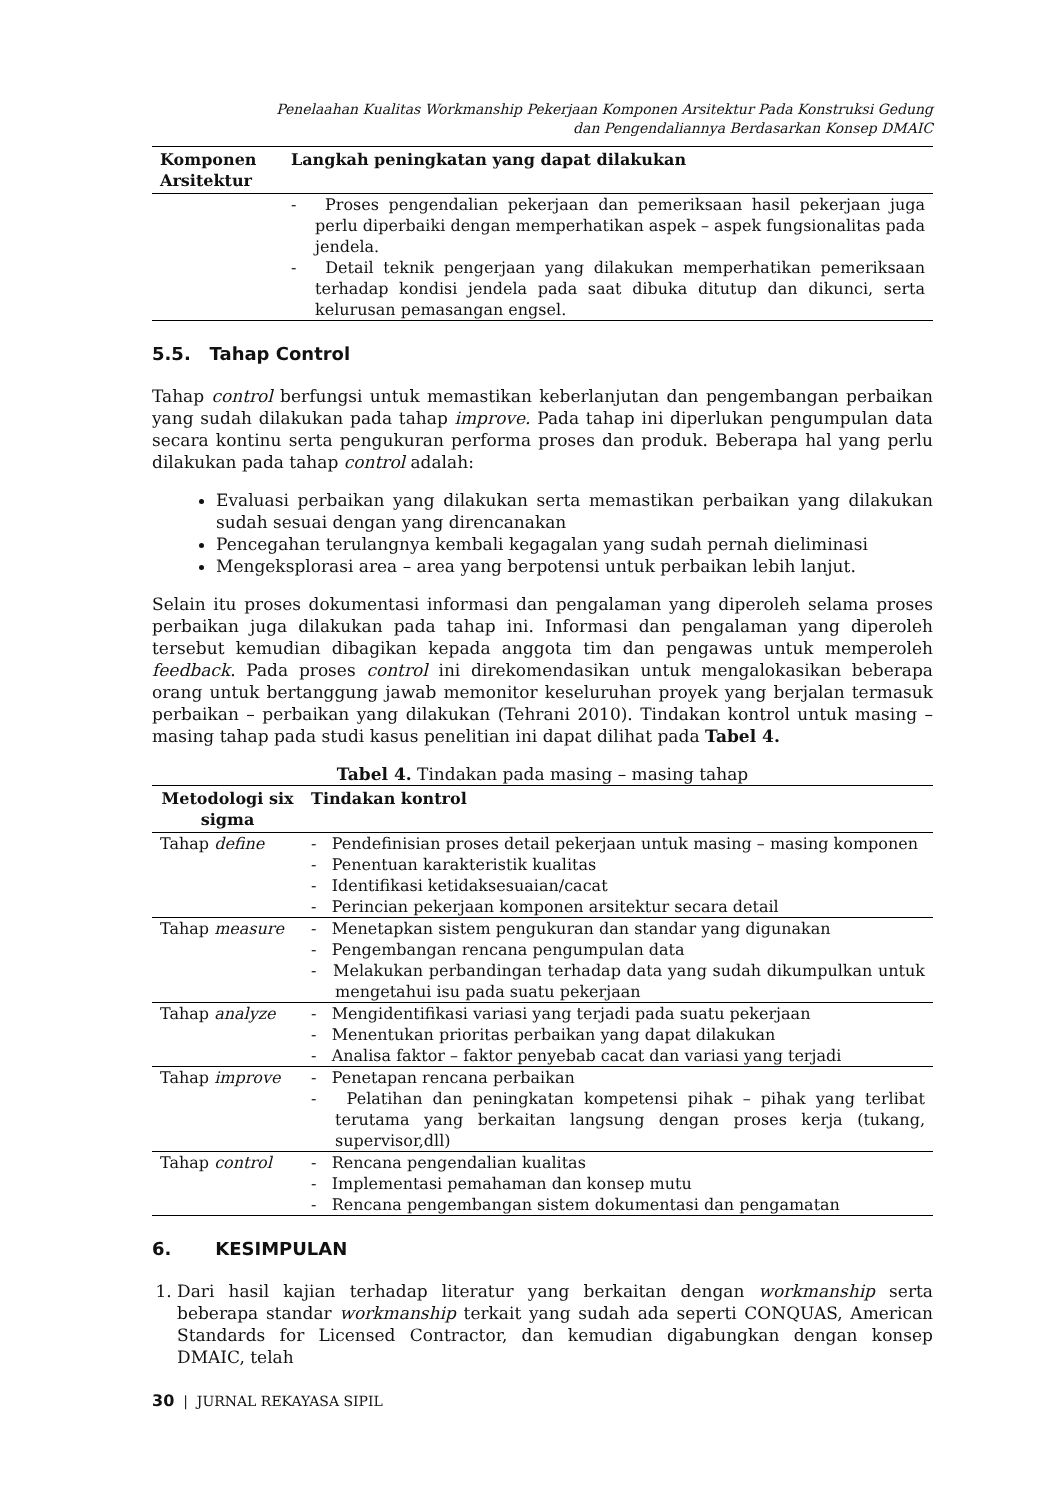Penelaahan Kualitas Workmanship Pekerjaan Komponen Arsitektur Pada Konstruksi Gedung
dan Pengendaliannya Berdasarkan Konsep DMAIC
| Komponen Arsitektur | Langkah peningkatan yang dapat dilakukan |
| --- | --- |
| | - Proses pengendalian pekerjaan dan pemeriksaan hasil pekerjaan juga perlu diperbaiki dengan memperhatikan aspek – aspek fungsionalitas pada jendela. - Detail teknik pengerjaan yang dilakukan memperhatikan pemeriksaan terhadap kondisi jendela pada saat dibuka ditutup dan dikunci, serta kelurusan pemasangan engsel. |
5.5. Tahap Control
Tahap control berfungsi untuk memastikan keberlanjutan dan pengembangan perbaikan yang sudah dilakukan pada tahap improve. Pada tahap ini diperlukan pengumpulan data secara kontinu serta pengukuran performa proses dan produk. Beberapa hal yang perlu dilakukan pada tahap control adalah:
Evaluasi perbaikan yang dilakukan serta memastikan perbaikan yang dilakukan sudah sesuai dengan yang direncanakan
Pencegahan terulangnya kembali kegagalan yang sudah pernah dieliminasi
Mengeksplorasi area – area yang berpotensi untuk perbaikan lebih lanjut.
Selain itu proses dokumentasi informasi dan pengalaman yang diperoleh selama proses perbaikan juga dilakukan pada tahap ini. Informasi dan pengalaman yang diperoleh tersebut kemudian dibagikan kepada anggota tim dan pengawas untuk memperoleh feedback. Pada proses control ini direkomendasikan untuk mengalokasikan beberapa orang untuk bertanggung jawab memonitor keseluruhan proyek yang berjalan termasuk perbaikan – perbaikan yang dilakukan (Tehrani 2010). Tindakan kontrol untuk masing – masing tahap pada studi kasus penelitian ini dapat dilihat pada Tabel 4.
Tabel 4. Tindakan pada masing – masing tahap
| Metodologi six sigma | Tindakan kontrol |
| --- | --- |
| Tahap define | - Pendefinisian proses detail pekerjaan untuk masing – masing komponen - Penentuan karakteristik kualitas - Identifikasi ketidaksesuaian/cacat - Perincian pekerjaan komponen arsitektur secara detail |
| Tahap measure | - Menetapkan sistem pengukuran dan standar yang digunakan - Pengembangan rencana pengumpulan data - Melakukan perbandingan terhadap data yang sudah dikumpulkan untuk mengetahui isu pada suatu pekerjaan |
| Tahap analyze | - Mengidentifikasi variasi yang terjadi pada suatu pekerjaan - Menentukan prioritas perbaikan yang dapat dilakukan - Analisa faktor – faktor penyebab cacat dan variasi yang terjadi |
| Tahap improve | - Penetapan rencana perbaikan - Pelatihan dan peningkatan kompetensi pihak – pihak yang terlibat terutama yang berkaitan langsung dengan proses kerja (tukang, supervisor,dll) |
| Tahap control | - Rencana pengendalian kualitas - Implementasi pemahaman dan konsep mutu - Rencana pengembangan sistem dokumentasi dan pengamatan |
6. KESIMPULAN
1. Dari hasil kajian terhadap literatur yang berkaitan dengan workmanship serta beberapa standar workmanship terkait yang sudah ada seperti CONQUAS, American Standards for Licensed Contractor, dan kemudian digabungkan dengan konsep DMAIC, telah
30 | JURNAL REKAYASA SIPIL